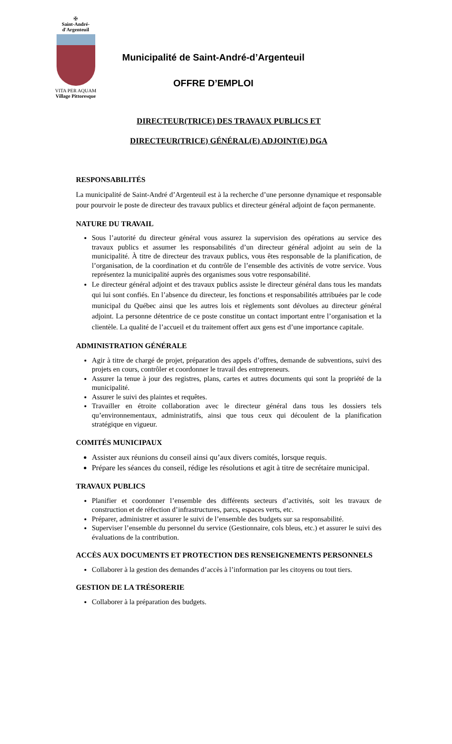✠
Saint-André-
d'Argenteuil
VITA PER AQUAM
Village Pittoresque
Municipalité de Saint-André-d’Argenteuil
OFFRE D’EMPLOI
DIRECTEUR(TRICE) DES TRAVAUX PUBLICS ET
DIRECTEUR(TRICE) GÉNÉRAL(E) ADJOINT(E) DGA
RESPONSABILITÉS
La municipalité de Saint-André d’Argenteuil est à la recherche d’une personne dynamique et responsable pour pourvoir le poste de directeur des travaux publics et directeur général adjoint de façon permanente.
NATURE DU TRAVAIL
Sous l’autorité du directeur général vous assurez la supervision des opérations au service des travaux publics et assumer les responsabilités d’un directeur général adjoint au sein de la municipalité. À titre de directeur des travaux publics, vous êtes responsable de la planification, de l’organisation, de la coordination et du contrôle de l’ensemble des activités de votre service. Vous représentez la municipalité auprès des organismes sous votre responsabilité.
Le directeur général adjoint et des travaux publics assiste le directeur général dans tous les mandats qui lui sont confiés. En l’absence du directeur, les fonctions et responsabilités attribuées par le code municipal du Québec ainsi que les autres lois et règlements sont dévolues au directeur général adjoint. La personne détentrice de ce poste constitue un contact important entre l’organisation et la clientèle. La qualité de l’accueil et du traitement offert aux gens est d’une importance capitale.
ADMINISTRATION GÉNÉRALE
Agir à titre de chargé de projet, préparation des appels d’offres, demande de subventions, suivi des projets en cours, contrôler et coordonner le travail des entrepreneurs.
Assurer la tenue à jour des registres, plans, cartes et autres documents qui sont la propriété de la municipalité.
Assurer le suivi des plaintes et requêtes.
Travailler en étroite collaboration avec le directeur général dans tous les dossiers tels qu’environnementaux, administratifs, ainsi que tous ceux qui découlent de la planification stratégique en vigueur.
COMITÉS MUNICIPAUX
Assister aux réunions du conseil ainsi qu’aux divers comités, lorsque requis.
Prépare les séances du conseil, rédige les résolutions et agit à titre de secrétaire municipal.
TRAVAUX PUBLICS
Planifier et coordonner l’ensemble des différents secteurs d’activités, soit les travaux de construction et de réfection d’infrastructures, parcs, espaces verts, etc.
Préparer, administrer et assurer le suivi de l’ensemble des budgets sur sa responsabilité.
Superviser l’ensemble du personnel du service (Gestionnaire, cols bleus, etc.) et assurer le suivi des évaluations de la contribution.
ACCÈS AUX DOCUMENTS ET PROTECTION DES RENSEIGNEMENTS PERSONNELS
Collaborer à la gestion des demandes d’accès à l’information par les citoyens ou tout tiers.
GESTION DE LA TRÉSORERIE
Collaborer à la préparation des budgets.